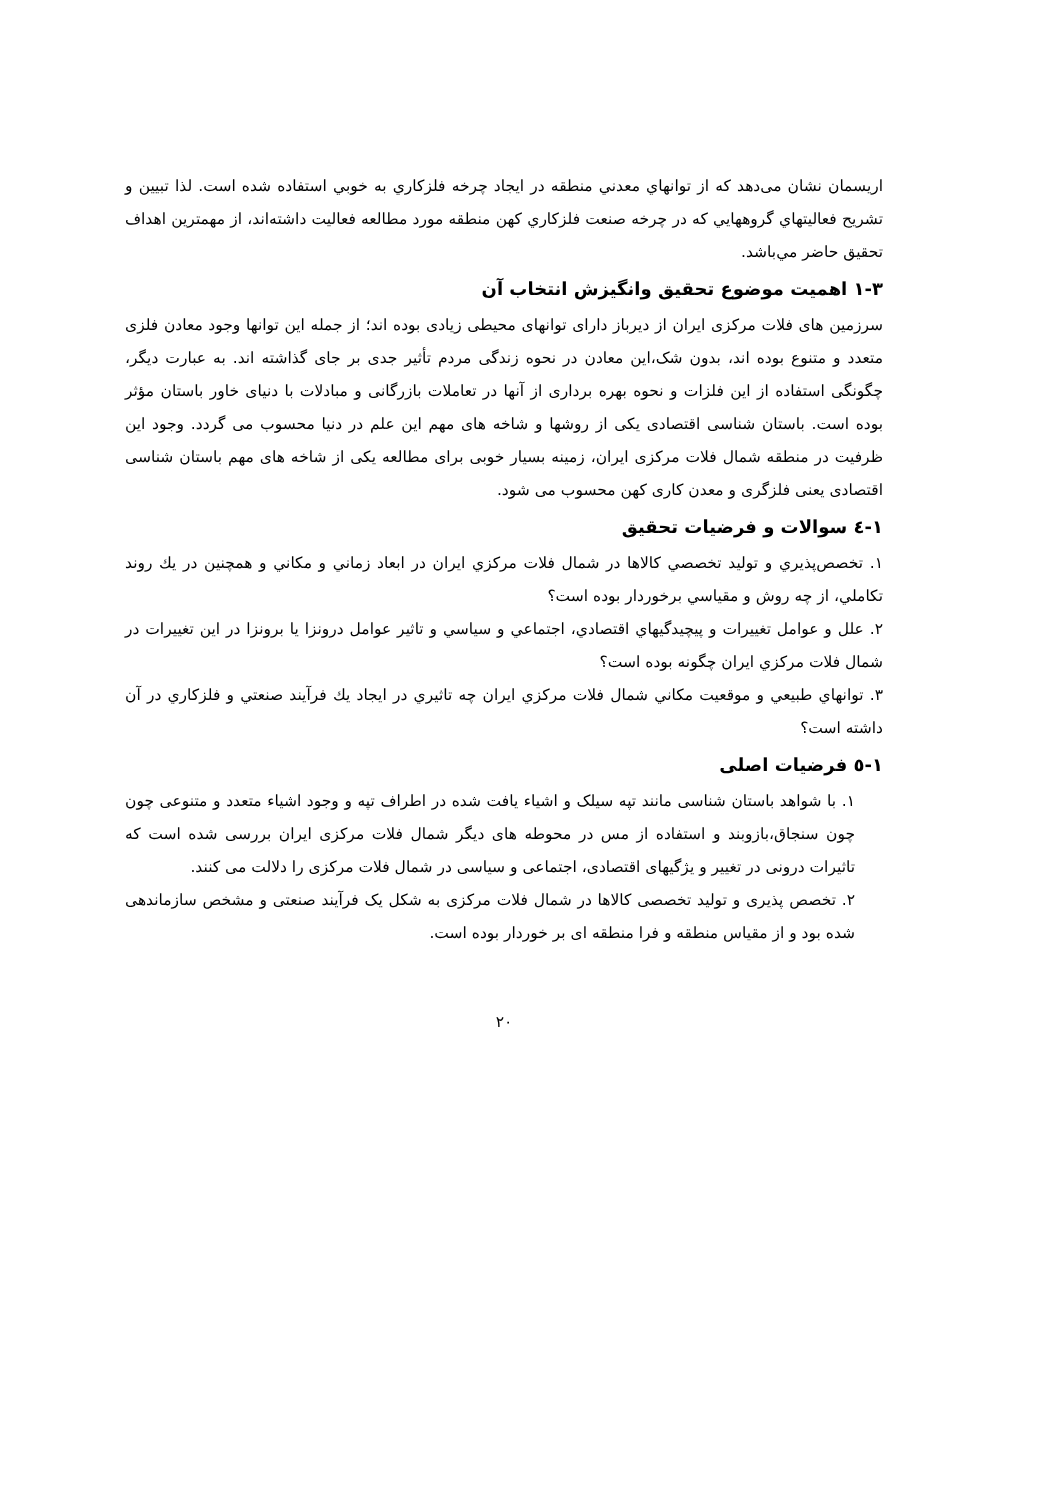اریسمان نشان می‌دهد که از توانهاي معدني منطقه در ایجاد چرخه فلزکاري به خوبي استفاده شده است. لذا تبیین و تشریح فعالیتهاي گروههایي که در چرخه صنعت فلزکاري کهن منطقه مورد مطالعه فعالیت داشته‌اند، از مهمترین اهداف تحقیق حاضر مي‌باشد.
۱-۳ اهمیت موضوع تحقیق وانگیزش انتخاب آن
سرزمین های فلات مرکزی ایران از دیرباز دارای توانهای محیطی زیادی بوده اند؛ از جمله این توانها وجود معادن فلزی متعدد و متنوع بوده اند، بدون شک،این معادن در نحوه زندگی مردم تأثیر جدی بر جای گذاشته اند. به عبارت دیگر، چگونگی استفاده از این فلزات و نحوه بهره برداری از آنها در تعاملات بازرگانی و مبادلات با دنیای خاور باستان مؤثر بوده است. باستان شناسی اقتصادی یکی از روشها و شاخه های مهم این علم در دنیا محسوب می گردد. وجود این ظرفیت در منطقه شمال فلات مرکزی ایران، زمینه بسیار خوبی برای مطالعه یکی از شاخه های مهم باستان شناسی اقتصادی یعنی فلزگری و معدن کاری کهن محسوب می شود.
۱-٤ سوالات و فرضیات تحقیق
۱. تخصص‌پذیري و تولید تخصصي کالاها در شمال فلات مرکزي ایران در ابعاد زماني و مکاني و همچنین در يك روند تکاملي، از چه روش و مقیاسي برخوردار بوده است؟
۲. علل و عوامل تغییرات و پیچیدگیهاي اقتصادي، اجتماعي و سیاسي و تاثیر عوامل درونزا یا برونزا در این تغییرات در شمال فلات مرکزي ایران چگونه بوده است؟
۳. توانهاي طبیعي و موقعیت مکاني شمال فلات مرکزي ایران چه تاثیري در ایجاد يك فرآیند صنعتي و فلزکاري در آن داشته است؟
۱-٥ فرضیات اصلی
۱. با شواهد باستان شناسی مانند تپه سیلک و اشیاء یافت شده در اطراف تپه و وجود اشیاء متعدد و متنوعی چون چون سنجاق،بازوبند و استفاده از مس در محوطه های دیگر شمال فلات مرکزی ایران بررسی شده است که تاثیرات درونی در تغییر و یژگیهای اقتصادی، اجتماعی و سیاسی در شمال فلات مرکزی را دلالت می کنند.
۲. تخصص پذیری و تولید تخصصی کالاها در شمال فلات مرکزی به شکل یک فرآیند صنعتی و مشخص سازماندهی شده بود و از مقیاس منطقه و فرا منطقه ای بر خوردار بوده است.
۲۰